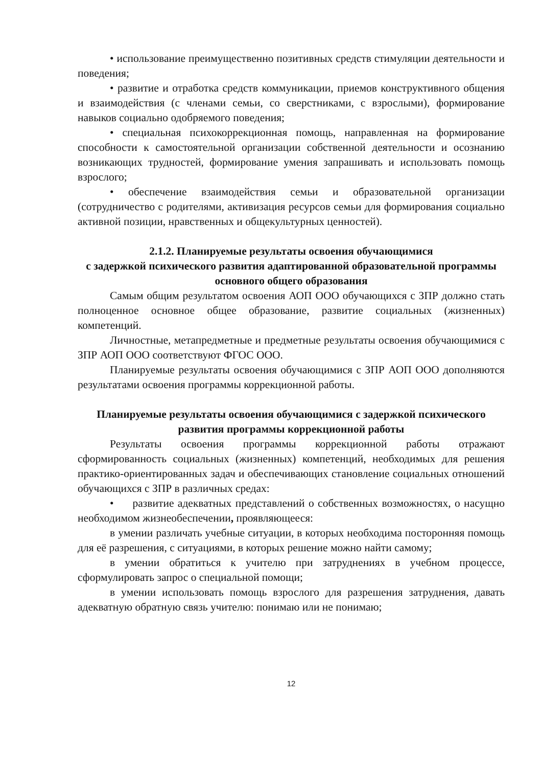• использование преимущественно позитивных средств стимуляции деятельности и поведения;
• развитие и отработка средств коммуникации, приемов конструктивного общения и взаимодействия (с членами семьи, со сверстниками, с взрослыми), формирование навыков социально одобряемого поведения;
• специальная психокоррекционная помощь, направленная на формирование способности к самостоятельной организации собственной деятельности и осознанию возникающих трудностей, формирование умения запрашивать и использовать помощь взрослого;
• обеспечение взаимодействия семьи и образовательной организации (сотрудничество с родителями, активизация ресурсов семьи для формирования социально активной позиции, нравственных и общекультурных ценностей).
2.1.2. Планируемые результаты освоения обучающимися
с задержкой психического развития адаптированной образовательной программы основного общего образования
Самым общим результатом освоения АОП ООО обучающихся с ЗПР должно стать полноценное основное общее образование, развитие социальных (жизненных) компетенций.
Личностные, метапредметные и предметные результаты освоения обучающимися с ЗПР АОП ООО соответствуют ФГОС ООО.
Планируемые результаты освоения обучающимися с ЗПР АОП ООО дополняются результатами освоения программы коррекционной работы.
Планируемые результаты освоения обучающимися с задержкой психического развития программы коррекционной работы
Результаты освоения программы коррекционной работы отражают сформированность социальных (жизненных) компетенций, необходимых для решения практико-ориентированных задач и обеспечивающих становление социальных отношений обучающихся с ЗПР в различных средах:
• развитие адекватных представлений о собственных возможностях, о насущно необходимом жизнеобеспечении, проявляющееся:
в умении различать учебные ситуации, в которых необходима посторонняя помощь для её разрешения, с ситуациями, в которых решение можно найти самому;
в умении обратиться к учителю при затруднениях в учебном процессе, сформулировать запрос о специальной помощи;
в умении использовать помощь взрослого для разрешения затруднения, давать адекватную обратную связь учителю: понимаю или не понимаю;
12